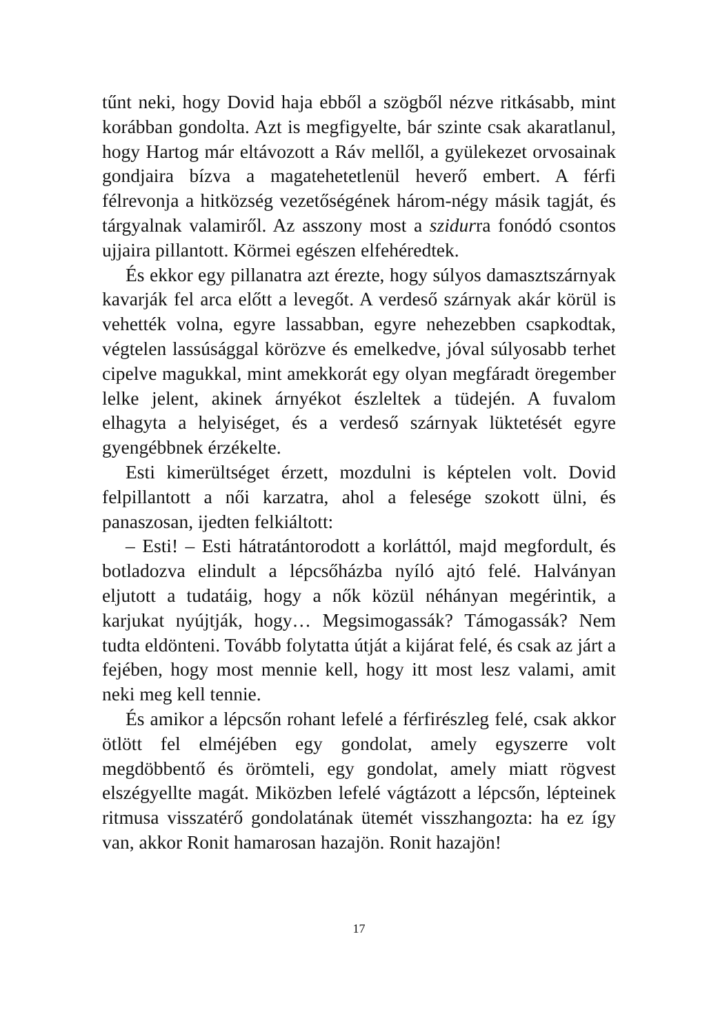tűnt neki, hogy Dovid haja ebből a szögből nézve ritkásabb, mint korábban gondolta. Azt is megfigyelte, bár szinte csak akaratlanul, hogy Hartog már eltávozott a Ráv mellől, a gyülekezet orvosainak gondjaira bízva a magatehetetlenül heverő embert. A férfi félrevonja a hitközség vezetőségének három-négy másik tagját, és tárgyalnak valamiről. Az asszony most a szidurra fonódó csontos ujjaira pillantott. Körmei egészen elfehéredtek.
És ekkor egy pillanatra azt érezte, hogy súlyos damasztszárnyak kavarják fel arca előtt a levegőt. A verdeső szárnyak akár körül is vehették volna, egyre lassabban, egyre nehezebben csapkodtak, végtelen lassúsággal körözve és emelkedve, jóval súlyosabb terhet cipelve magukkal, mint amekkorát egy olyan megfáradt öregember lelke jelent, akinek árnyékot észleltek a tüdején. A fuvalom elhagyta a helyiséget, és a verdeső szárnyak lüktetését egyre gyengébbnek érzékelte.
Esti kimerültséget érzett, mozdulni is képtelen volt. Dovid felpillantott a női karzatra, ahol a felesége szokott ülni, és panaszosan, ijedten felkiáltott:
– Esti! – Esti hátratántorodott a korláttól, majd megfordult, és botladozva elindult a lépcsőházba nyíló ajtó felé. Halványan eljutott a tudatáig, hogy a nők közül néhányan megérintik, a karjukat nyújtják, hogy… Megsimogassák? Támogassák? Nem tudta eldönteni. Tovább folytatta útját a kijárat felé, és csak az járt a fejében, hogy most mennie kell, hogy itt most lesz valami, amit neki meg kell tennie.
És amikor a lépcsőn rohant lefelé a férfirészleg felé, csak akkor ötlött fel elméjében egy gondolat, amely egyszerre volt megdöbbentő és örömteli, egy gondolat, amely miatt rögvest elszégyellte magát. Miközben lefelé vágtázott a lépcsőn, lépteinek ritmusa visszatérő gondolatának ütemét visszhangozta: ha ez így van, akkor Ronit hamarosan hazajön. Ronit hazajön!
17